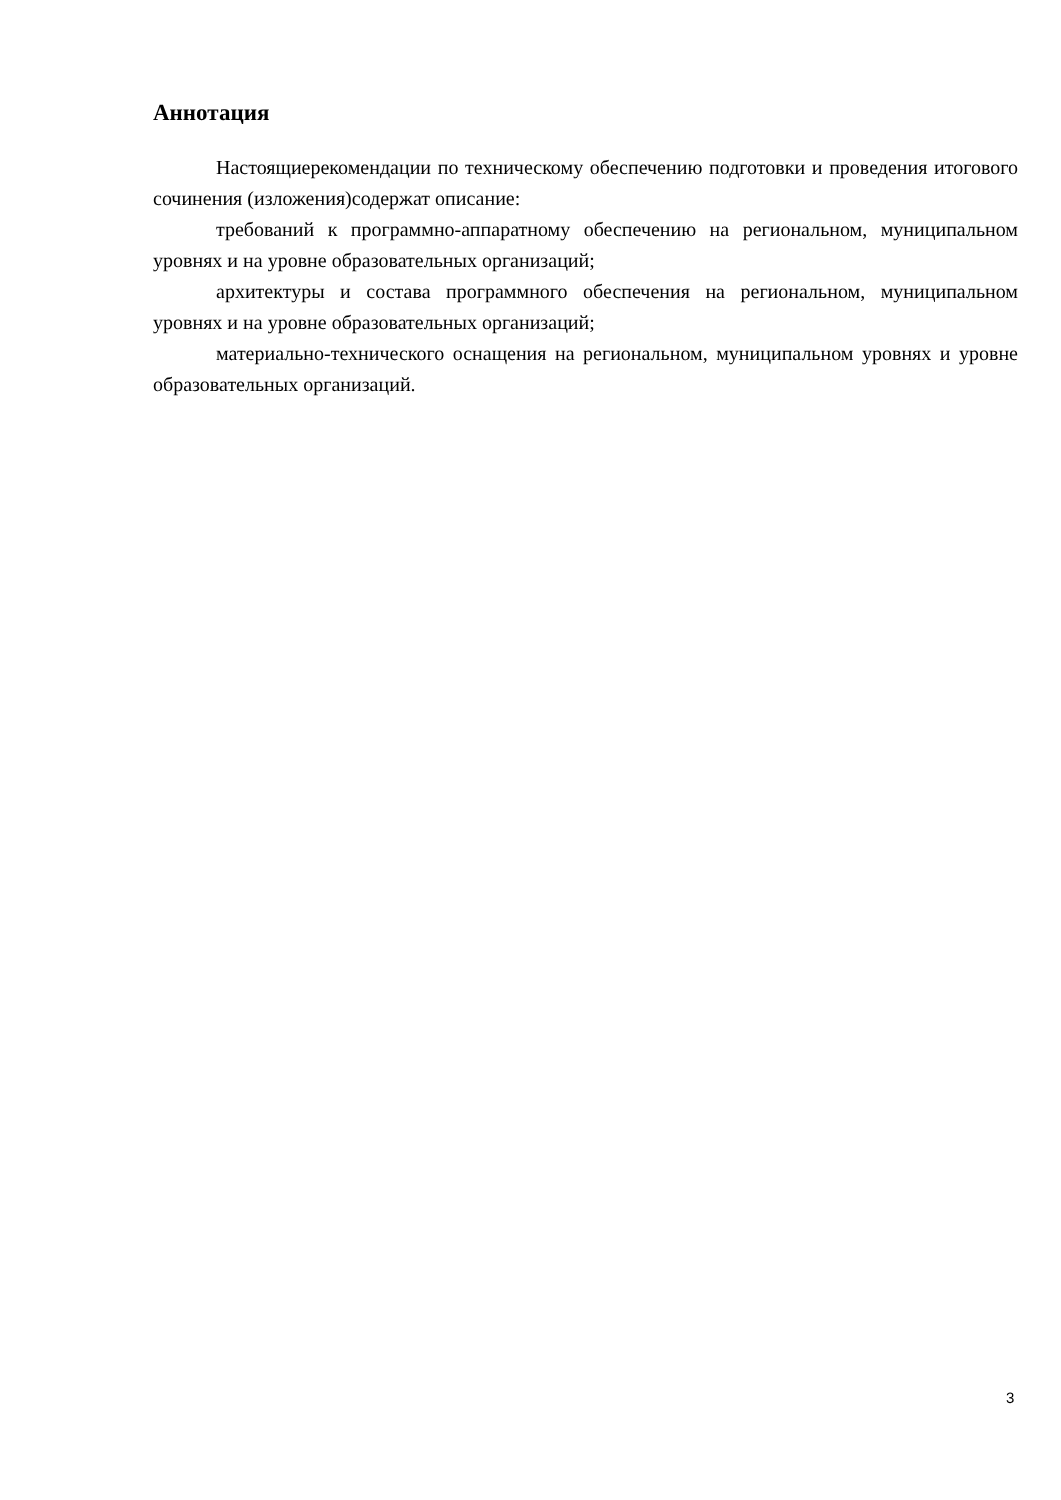Аннотация
Настоящиерекомендации по техническому обеспечению подготовки и проведения итогового сочинения (изложения)содержат описание:
требований к программно-аппаратному обеспечению на региональном, муниципальном уровнях и на уровне образовательных организаций;
архитектуры и состава программного обеспечения на региональном, муниципальном уровнях и на уровне образовательных организаций;
материально-технического оснащения на региональном, муниципальном уровнях и уровне образовательных организаций.
3